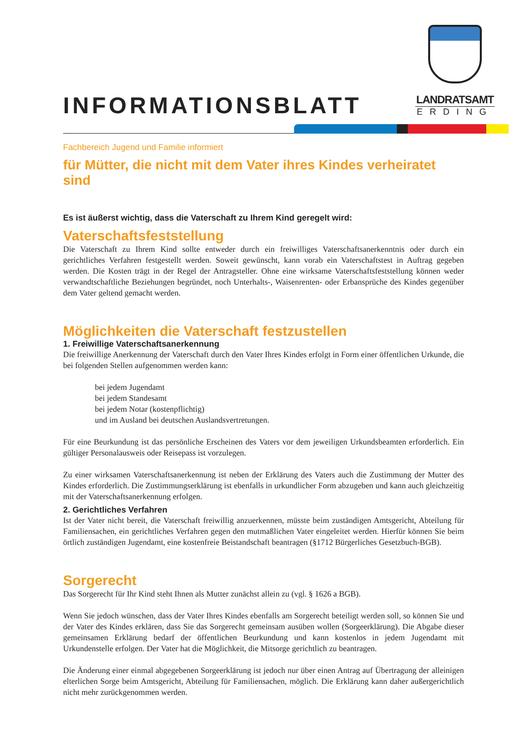INFORMATIONSBLATT
LANDRATSAMT
ERDING
Fachbereich Jugend und Familie informiert
für Mütter, die nicht mit dem Vater ihres Kindes verheiratet sind
Es ist äußerst wichtig, dass die Vaterschaft zu Ihrem Kind geregelt wird:
Vaterschaftsfeststellung
Die Vaterschaft zu Ihrem Kind sollte entweder durch ein freiwilliges Vaterschaftsanerkenntnis oder durch ein gerichtliches Verfahren festgestellt werden. Soweit gewünscht, kann vorab ein Vaterschaftstest in Auftrag gegeben werden. Die Kosten trägt in der Regel der Antragsteller. Ohne eine wirksame Vaterschaftsfeststellung können weder verwandtschaftliche Beziehungen begründet, noch Unterhalts-, Waisenrenten- oder Erbansprüche des Kindes gegenüber dem Vater geltend gemacht werden.
Möglichkeiten die Vaterschaft festzustellen
1. Freiwillige Vaterschaftsanerkennung
Die freiwillige Anerkennung der Vaterschaft durch den Vater Ihres Kindes erfolgt in Form einer öffentlichen Urkunde, die bei folgenden Stellen aufgenommen werden kann:
bei jedem Jugendamt
bei jedem Standesamt
bei jedem Notar (kostenpflichtig)
und im Ausland bei deutschen Auslandsvertretungen.
Für eine Beurkundung ist das persönliche Erscheinen des Vaters vor dem jeweiligen Urkundsbeamten erforderlich. Ein gültiger Personalausweis oder Reisepass ist vorzulegen.
Zu einer wirksamen Vaterschaftsanerkennung ist neben der Erklärung des Vaters auch die Zustimmung der Mutter des Kindes erforderlich. Die Zustimmungserklärung ist ebenfalls in urkundlicher Form abzugeben und kann auch gleichzeitig mit der Vaterschaftsanerkennung erfolgen.
2. Gerichtliches Verfahren
Ist der Vater nicht bereit, die Vaterschaft freiwillig anzuerkennen, müsste beim zuständigen Amtsgericht, Abteilung für Familiensachen, ein gerichtliches Verfahren gegen den mutmaßlichen Vater eingeleitet werden. Hierfür können Sie beim örtlich zuständigen Jugendamt, eine kostenfreie Beistandschaft beantragen (§1712 Bürgerliches Gesetzbuch-BGB).
Sorgerecht
Das Sorgerecht für Ihr Kind steht Ihnen als Mutter zunächst allein zu (vgl. § 1626 a BGB).
Wenn Sie jedoch wünschen, dass der Vater Ihres Kindes ebenfalls am Sorgerecht beteiligt werden soll, so können Sie und der Vater des Kindes erklären, dass Sie das Sorgerecht gemeinsam ausüben wollen (Sorgeerklärung). Die Abgabe dieser gemeinsamen Erklärung bedarf der öffentlichen Beurkundung und kann kostenlos in jedem Jugendamt mit Urkundenstelle erfolgen. Der Vater hat die Möglichkeit, die Mitsorge gerichtlich zu beantragen.
Die Änderung einer einmal abgegebenen Sorgeerklärung ist jedoch nur über einen Antrag auf Übertragung der alleinigen elterlichen Sorge beim Amtsgericht, Abteilung für Familiensachen, möglich. Die Erklärung kann daher außergerichtlich nicht mehr zurückgenommen werden.